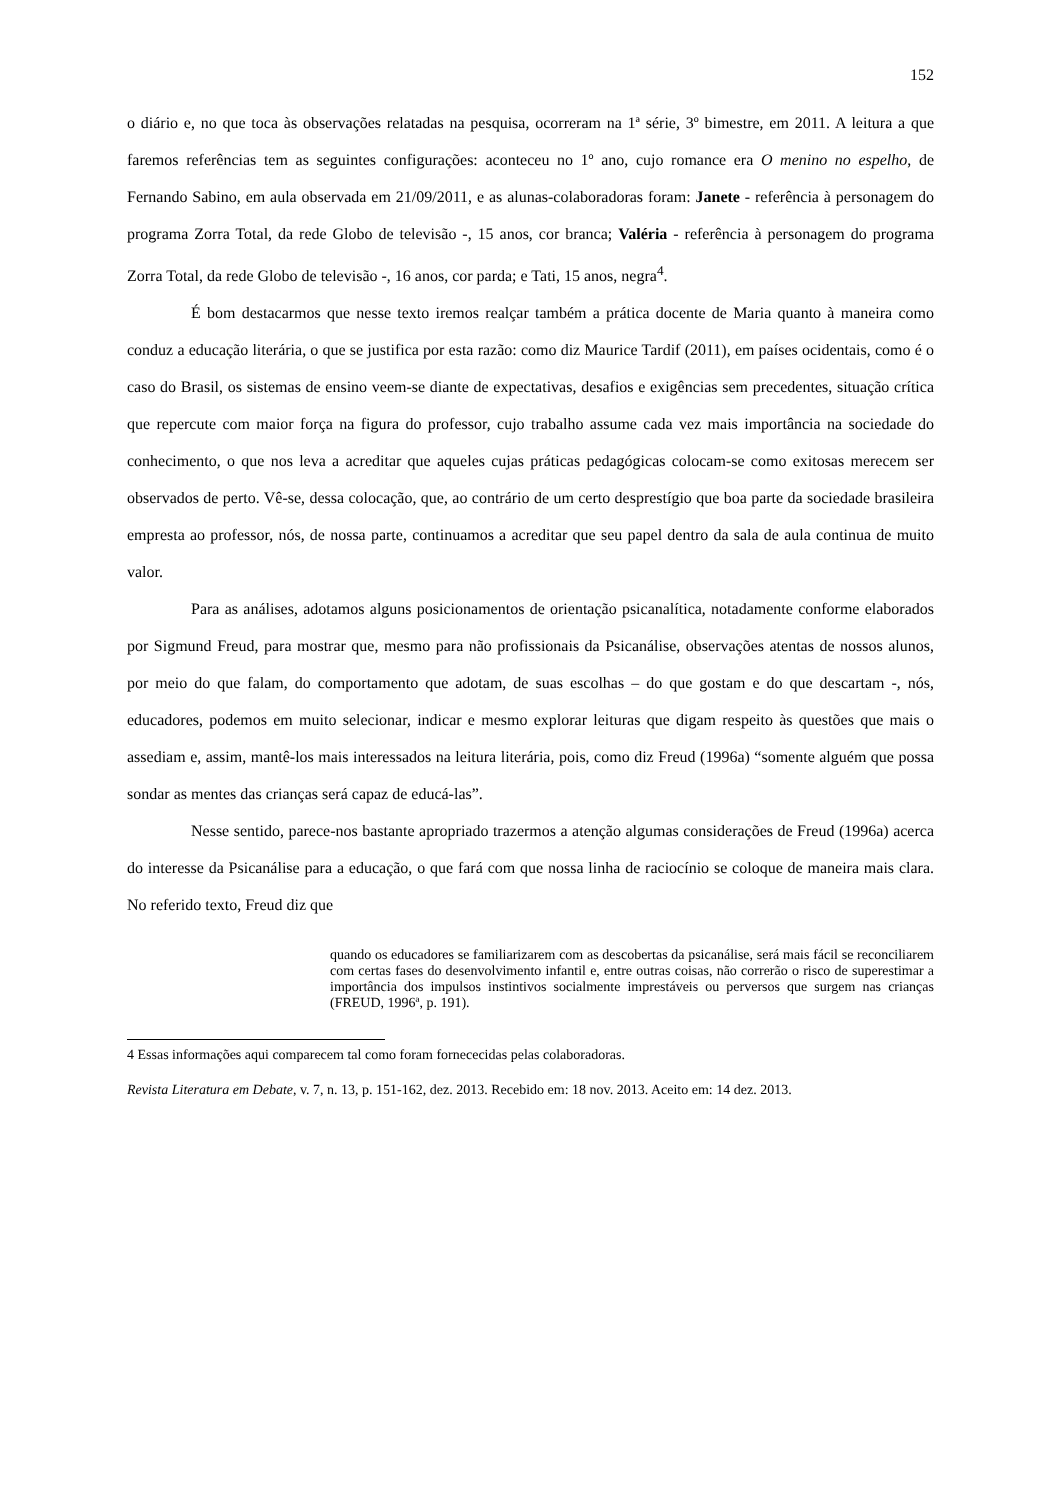152
o diário e, no que toca às observações relatadas na pesquisa, ocorreram na 1ª série, 3º bimestre, em 2011. A leitura a que faremos referências tem as seguintes configurações: aconteceu no 1º ano, cujo romance era O menino no espelho, de Fernando Sabino, em aula observada em 21/09/2011, e as alunas-colaboradoras foram: Janete - referência à personagem do programa Zorra Total, da rede Globo de televisão -, 15 anos, cor branca; Valéria - referência à personagem do programa Zorra Total, da rede Globo de televisão -, 16 anos, cor parda; e Tati, 15 anos, negra<sup>4</sup>.
É bom destacarmos que nesse texto iremos realçar também a prática docente de Maria quanto à maneira como conduz a educação literária, o que se justifica por esta razão: como diz Maurice Tardif (2011), em países ocidentais, como é o caso do Brasil, os sistemas de ensino veem-se diante de expectativas, desafios e exigências sem precedentes, situação crítica que repercute com maior força na figura do professor, cujo trabalho assume cada vez mais importância na sociedade do conhecimento, o que nos leva a acreditar que aqueles cujas práticas pedagógicas colocam-se como exitosas merecem ser observados de perto. Vê-se, dessa colocação, que, ao contrário de um certo desprestígio que boa parte da sociedade brasileira empresta ao professor, nós, de nossa parte, continuamos a acreditar que seu papel dentro da sala de aula continua de muito valor.
Para as análises, adotamos alguns posicionamentos de orientação psicanalítica, notadamente conforme elaborados por Sigmund Freud, para mostrar que, mesmo para não profissionais da Psicanálise, observações atentas de nossos alunos, por meio do que falam, do comportamento que adotam, de suas escolhas – do que gostam e do que descartam -, nós, educadores, podemos em muito selecionar, indicar e mesmo explorar leituras que digam respeito às questões que mais o assediam e, assim, mantê-los mais interessados na leitura literária, pois, como diz Freud (1996a) “somente alguém que possa sondar as mentes das crianças será capaz de educá-las”.
Nesse sentido, parece-nos bastante apropriado trazermos a atenção algumas considerações de Freud (1996a) acerca do interesse da Psicanálise para a educação, o que fará com que nossa linha de raciocínio se coloque de maneira mais clara. No referido texto, Freud diz que
quando os educadores se familiarizarem com as descobertas da psicanálise, será mais fácil se reconciliarem com certas fases do desenvolvimento infantil e, entre outras coisas, não correrão o risco de superestimar a importância dos impulsos instintivos socialmente imprestáveis ou perversos que surgem nas crianças (FREUD, 1996ª, p. 191).
4 Essas informações aqui comparecem tal como foram fornececidas pelas colaboradoras.
Revista Literatura em Debate, v. 7, n. 13, p. 151-162, dez. 2013. Recebido em: 18 nov. 2013. Aceito em: 14 dez. 2013.